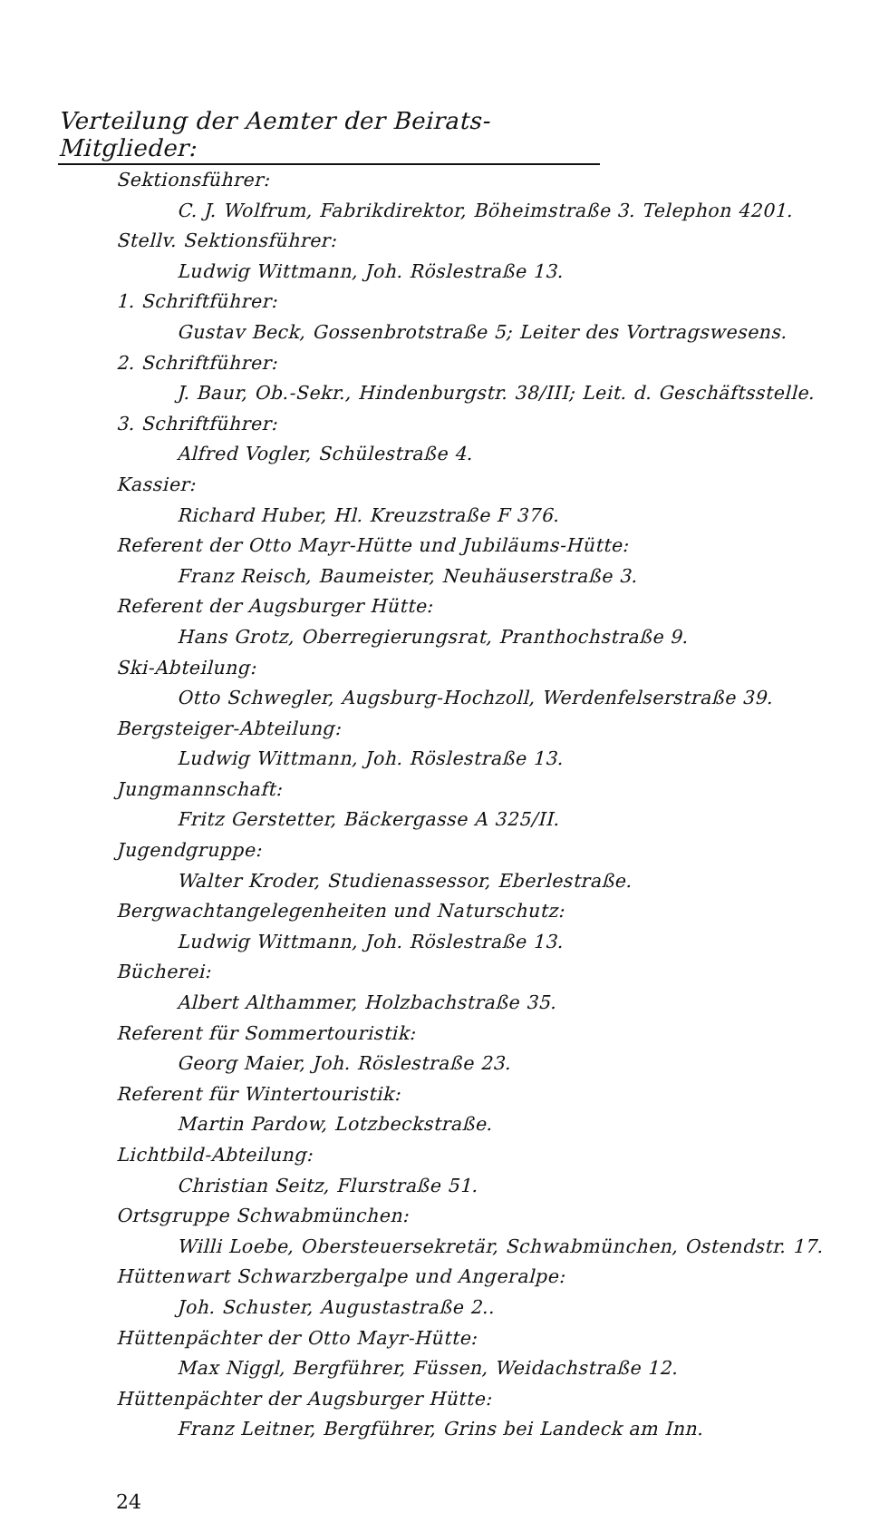Verteilung der Aemter der Beirats-Mitglieder:
Sektionsführer:
C. J. Wolfrum, Fabrikdirektor, Böheimstraße 3. Telephon 4201.
Stellv. Sektionsführer:
Ludwig Wittmann, Joh. Röslestraße 13.
1. Schriftführer:
Gustav Beck, Gossenbrotstraße 5; Leiter des Vortragswesens.
2. Schriftführer:
J. Baur, Ob.-Sekr., Hindenburgstr. 38/III; Leit. d. Geschäftsstelle.
3. Schriftführer:
Alfred Vogler, Schülestraße 4.
Kassier:
Richard Huber, Hl. Kreuzstraße F 376.
Referent der Otto Mayr-Hütte und Jubiläums-Hütte:
Franz Reisch, Baumeister, Neuhäuserstraße 3.
Referent der Augsburger Hütte:
Hans Grotz, Oberregierungsrat, Pranthochstraße 9.
Ski-Abteilung:
Otto Schwegler, Augsburg-Hochzoll, Werdenfelserstraße 39.
Bergsteiger-Abteilung:
Ludwig Wittmann, Joh. Röslestraße 13.
Jungmannschaft:
Fritz Gerstetter, Bäckergasse A 325/II.
Jugendgruppe:
Walter Kroder, Studienassessor, Eberlestraße.
Bergwachtangelegenheiten und Naturschutz:
Ludwig Wittmann, Joh. Röslestraße 13.
Bücherei:
Albert Althammer, Holzbachstraße 35.
Referent für Sommertouristik:
Georg Maier, Joh. Röslestraße 23.
Referent für Wintertouristik:
Martin Pardow, Lotzbeckstraße.
Lichtbild-Abteilung:
Christian Seitz, Flurstraße 51.
Ortsgruppe Schwabmünchen:
Willi Loebe, Obersteuersekretär, Schwabmünchen, Ostendstr. 17.
Hüttenwart Schwarzbergalpe und Angeralpe:
Joh. Schuster, Augustastraße 2..
Hüttenpächter der Otto Mayr-Hütte:
Max Niggl, Bergführer, Füssen, Weidachstraße 12.
Hüttenpächter der Augsburger Hütte:
Franz Leitner, Bergführer, Grins bei Landeck am Inn.
24